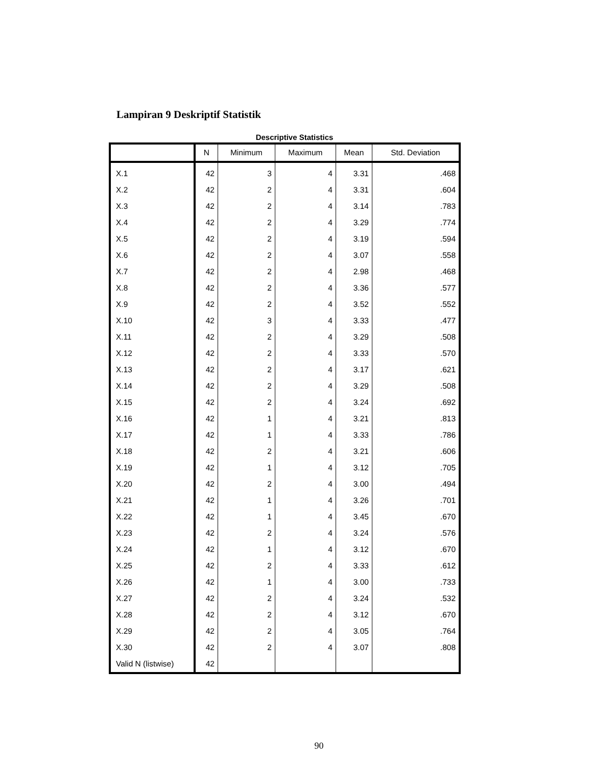Lampiran 9 Deskriptif Statistik
Descriptive Statistics
| | N | Minimum | Maximum | Mean | Std. Deviation |
| --- | --- | --- | --- | --- | --- |
| X.1 | 42 | 3 | 4 | 3.31 | .468 |
| X.2 | 42 | 2 | 4 | 3.31 | .604 |
| X.3 | 42 | 2 | 4 | 3.14 | .783 |
| X.4 | 42 | 2 | 4 | 3.29 | .774 |
| X.5 | 42 | 2 | 4 | 3.19 | .594 |
| X.6 | 42 | 2 | 4 | 3.07 | .558 |
| X.7 | 42 | 2 | 4 | 2.98 | .468 |
| X.8 | 42 | 2 | 4 | 3.36 | .577 |
| X.9 | 42 | 2 | 4 | 3.52 | .552 |
| X.10 | 42 | 3 | 4 | 3.33 | .477 |
| X.11 | 42 | 2 | 4 | 3.29 | .508 |
| X.12 | 42 | 2 | 4 | 3.33 | .570 |
| X.13 | 42 | 2 | 4 | 3.17 | .621 |
| X.14 | 42 | 2 | 4 | 3.29 | .508 |
| X.15 | 42 | 2 | 4 | 3.24 | .692 |
| X.16 | 42 | 1 | 4 | 3.21 | .813 |
| X.17 | 42 | 1 | 4 | 3.33 | .786 |
| X.18 | 42 | 2 | 4 | 3.21 | .606 |
| X.19 | 42 | 1 | 4 | 3.12 | .705 |
| X.20 | 42 | 2 | 4 | 3.00 | .494 |
| X.21 | 42 | 1 | 4 | 3.26 | .701 |
| X.22 | 42 | 1 | 4 | 3.45 | .670 |
| X.23 | 42 | 2 | 4 | 3.24 | .576 |
| X.24 | 42 | 1 | 4 | 3.12 | .670 |
| X.25 | 42 | 2 | 4 | 3.33 | .612 |
| X.26 | 42 | 1 | 4 | 3.00 | .733 |
| X.27 | 42 | 2 | 4 | 3.24 | .532 |
| X.28 | 42 | 2 | 4 | 3.12 | .670 |
| X.29 | 42 | 2 | 4 | 3.05 | .764 |
| X.30 | 42 | 2 | 4 | 3.07 | .808 |
| Valid N (listwise) | 42 | | | | |
90